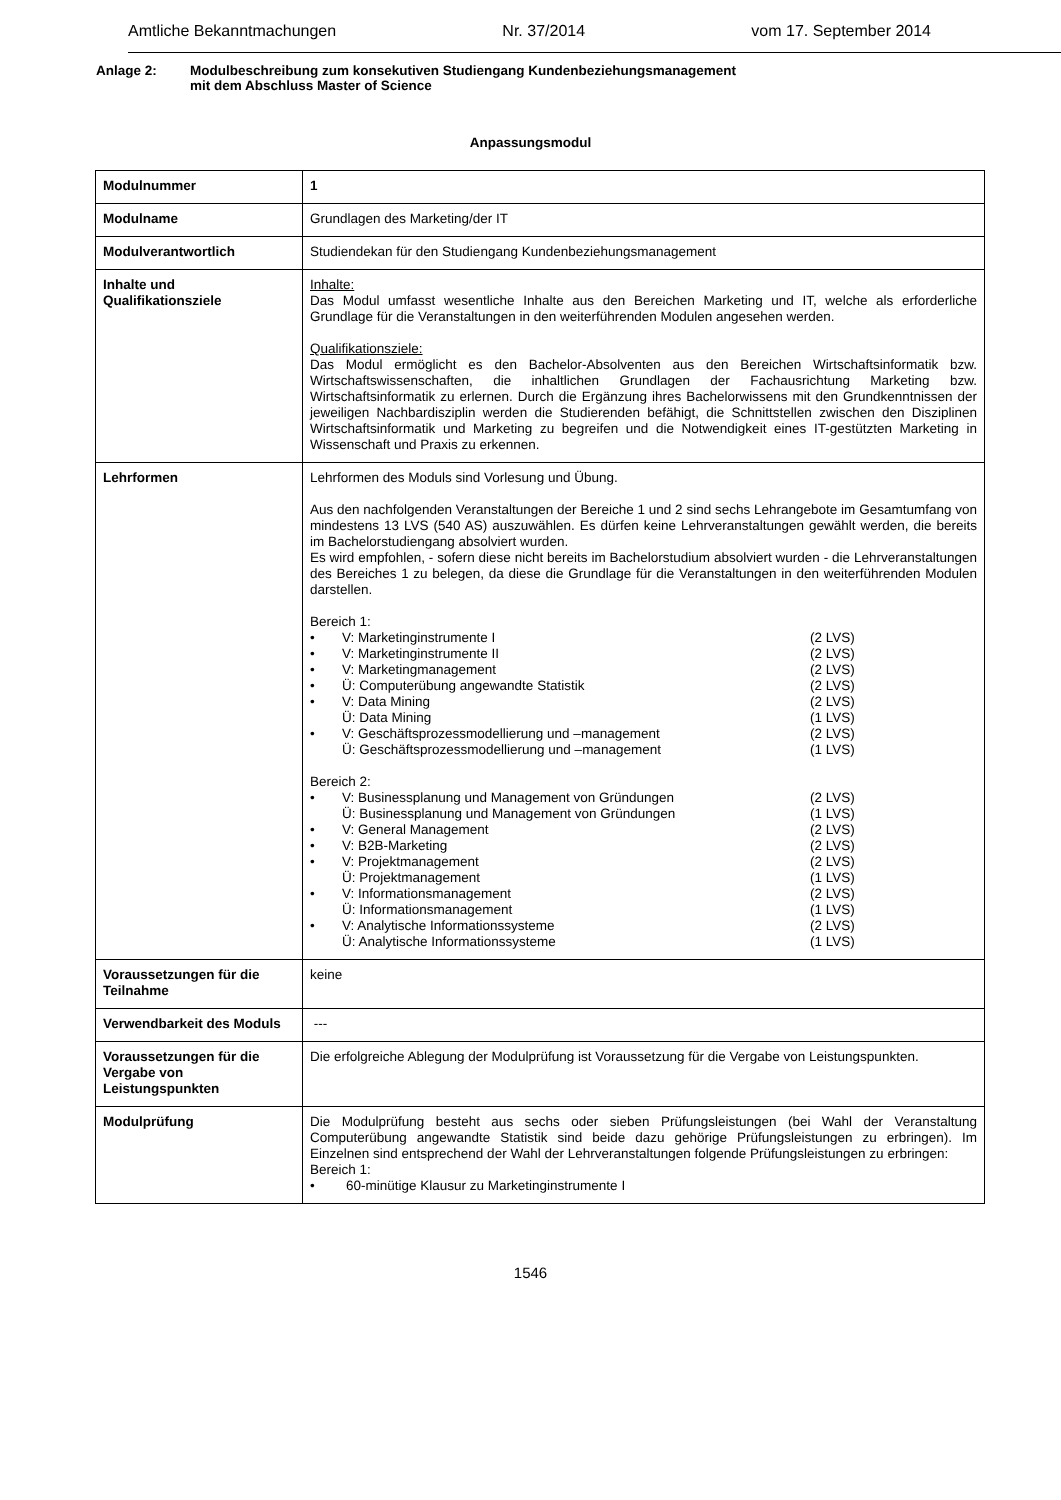Amtliche Bekanntmachungen Nr. 37/2014 vom 17. September 2014
Anlage 2: Modulbeschreibung zum konsekutiven Studiengang Kundenbeziehungsmanagement
mit dem Abschluss Master of Science
Anpassungsmodul
| Modulnummer | 1 |
| Modulname | Grundlagen des Marketing/der IT |
| Modulverantwortlich | Studiendekan für den Studiengang Kundenbeziehungsmanagement |
| Inhalte und Qualifikationsziele | Inhalte: Das Modul umfasst wesentliche Inhalte aus den Bereichen Marketing und IT, welche als erforderliche Grundlage für die Veranstaltungen in den weiterführenden Modulen angesehen werden. Qualifikationsziele: Das Modul ermöglicht es den Bachelor-Absolventen aus den Bereichen Wirtschaftsinformatik bzw. Wirtschaftswissenschaften, die inhaltlichen Grundlagen der Fachausrichtung Marketing bzw. Wirtschaftsinformatik zu erlernen. Durch die Ergänzung ihres Bachelorwissens mit den Grundkenntnissen der jeweiligen Nachbardisziplin werden die Studierenden befähigt, die Schnittstellen zwischen den Disziplinen Wirtschaftsinformatik und Marketing zu begreifen und die Notwendigkeit eines IT-gestützten Marketing in Wissenschaft und Praxis zu erkennen. |
| Lehrformen | Lehrformen des Moduls sind Vorlesung und Übung. Aus den nachfolgenden Veranstaltungen der Bereiche 1 und 2 sind sechs Lehrangebote im Gesamtumfang von mindestens 13 LVS (540 AS) auszuwählen. Es dürfen keine Lehrveranstaltungen gewählt werden, die bereits im Bachelorstudiengang absolviert wurden. Es wird empfohlen, - sofern diese nicht bereits im Bachelorstudium absolviert wurden - die Lehrveranstaltungen des Bereiches 1 zu belegen, da diese die Grundlage für die Veranstaltungen in den weiterführenden Modulen darstellen. Bereich 1: • V: Marketinginstrumente I (2 LVS) • V: Marketinginstrumente II (2 LVS) • V: Marketingmanagement (2 LVS) • Ü: Computerübung angewandte Statistik (2 LVS) • V: Data Mining (2 LVS) Ü: Data Mining (1 LVS) • V: Geschäftsprozessmodellierung und –management (2 LVS) Ü: Geschäftsprozessmodellierung und –management (1 LVS) Bereich 2: • V: Businessplanung und Management von Gründungen (2 LVS) Ü: Businessplanung und Management von Gründungen (1 LVS) • V: General Management (2 LVS) • V: B2B-Marketing (2 LVS) • V: Projektmanagement (2 LVS) Ü: Projektmanagement (1 LVS) • V: Informationsmanagement (2 LVS) Ü: Informationsmanagement (1 LVS) • V: Analytische Informationssysteme (2 LVS) Ü: Analytische Informationssysteme (1 LVS) |
| Voraussetzungen für die Teilnahme | keine |
| Verwendbarkeit des Moduls | --- |
| Voraussetzungen für die Vergabe von Leistungspunkten | Die erfolgreiche Ablegung der Modulprüfung ist Voraussetzung für die Vergabe von Leistungspunkten. |
| Modulprüfung | Die Modulprüfung besteht aus sechs oder sieben Prüfungsleistungen (bei Wahl der Veranstaltung Computerübung angewandte Statistik sind beide dazu gehörige Prüfungsleistungen zu erbringen). Im Einzelnen sind entsprechend der Wahl der Lehrveranstaltungen folgende Prüfungsleistungen zu erbringen: Bereich 1: • 60-minütige Klausur zu Marketinginstrumente I |
1546